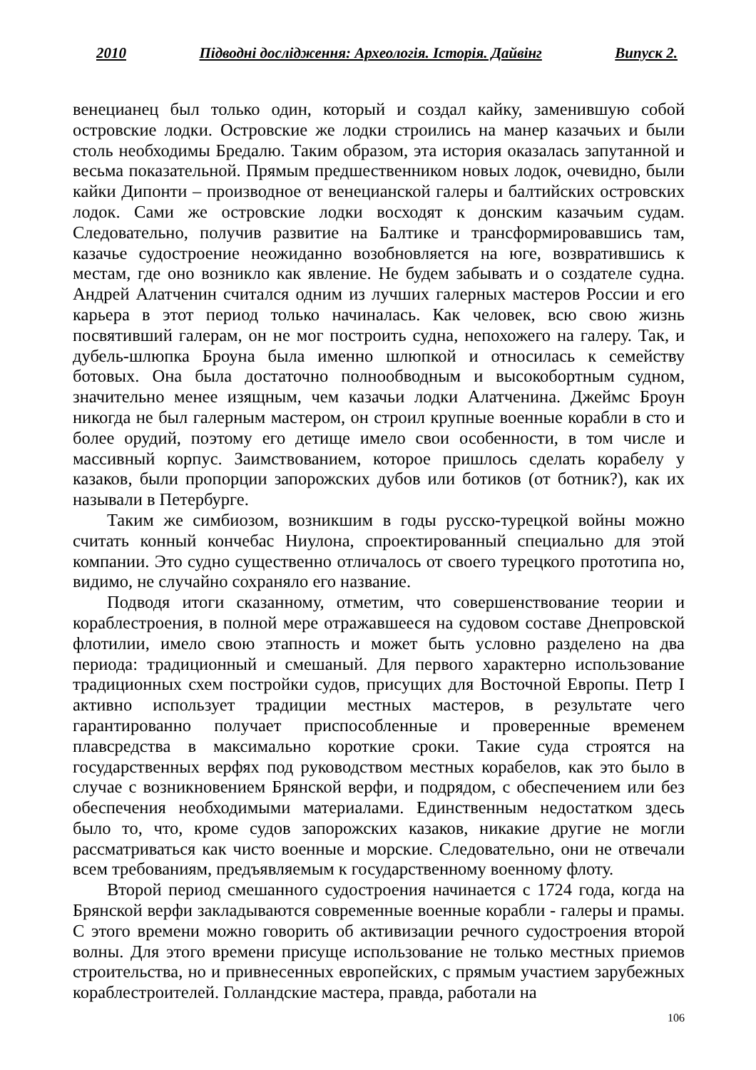2010 Підводні дослідження: Археологія. Історія. Дайвінг Випуск 2.
венецианец был только один, который и создал кайку, заменившую собой островские лодки. Островские же лодки строились на манер казачьих и были столь необходимы Бредалю. Таким образом, эта история оказалась запутанной и весьма показательной. Прямым предшественником новых лодок, очевидно, были кайки Дипонти – производное от венецианской галеры и балтийских островских лодок. Сами же островские лодки восходят к донским казачьим судам. Следовательно, получив развитие на Балтике и трансформировавшись там, казачье судостроение неожиданно возобновляется на юге, возвратившись к местам, где оно возникло как явление. Не будем забывать и о создателе судна. Андрей Алатченин считался одним из лучших галерных мастеров России и его карьера в этот период только начиналась. Как человек, всю свою жизнь посвятивший галерам, он не мог построить судна, непохожего на галеру. Так, и дубель-шлюпка Броуна была именно шлюпкой и относилась к семейству ботовых. Она была достаточно полнообводным и высокобортным судном, значительно менее изящным, чем казачьи лодки Алатченина. Джеймс Броун никогда не был галерным мастером, он строил крупные военные корабли в сто и более орудий, поэтому его детище имело свои особенности, в том числе и массивный корпус. Заимствованием, которое пришлось сделать корабелу у казаков, были пропорции запорожских дубов или ботиков (от ботник?), как их называли в Петербурге.
Таким же симбиозом, возникшим в годы русско-турецкой войны можно считать конный кончебас Ниулона, спроектированный специально для этой компании. Это судно существенно отличалось от своего турецкого прототипа но, видимо, не случайно сохраняло его название.
Подводя итоги сказанному, отметим, что совершенствование теории и кораблестроения, в полной мере отражавшееся на судовом составе Днепровской флотилии, имело свою этапность и может быть условно разделено на два периода: традиционный и смешаный. Для первого характерно использование традиционных схем постройки судов, присущих для Восточной Европы. Петр I активно использует традиции местных мастеров, в результате чего гарантированно получает приспособленные и проверенные временем плавсредства в максимально короткие сроки. Такие суда строятся на государственных верфях под руководством местных корабелов, как это было в случае с возникновением Брянской верфи, и подрядом, с обеспечением или без обеспечения необходимыми материалами. Единственным недостатком здесь было то, что, кроме судов запорожских казаков, никакие другие не могли рассматриваться как чисто военные и морские. Следовательно, они не отвечали всем требованиям, предъявляемым к государственному военному флоту.
Второй период смешанного судостроения начинается с 1724 года, когда на Брянской верфи закладываются современные военные корабли - галеры и прамы. С этого времени можно говорить об активизации речного судостроения второй волны. Для этого времени присуще использование не только местных приемов строительства, но и привнесенных европейских, с прямым участием зарубежных кораблестроителей. Голландские мастера, правда, работали на
106